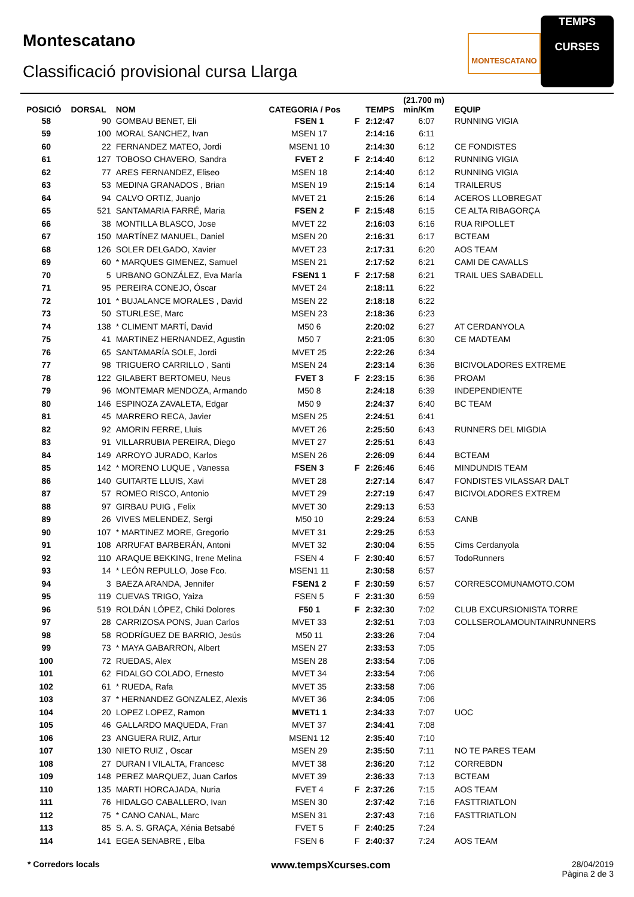Montescatano
Classificació provisional cursa Llarga
MONTESCATANO
TEMPS
CURSES
| POSICIÓ | DORSAL | NOM | CATEGORIA / Pos | | TEMPS | (21.700 m) min/Km | EQUIP |
| --- | --- | --- | --- | --- | --- | --- | --- |
| 58 | 90 | GOMBAU BENET, Eli | FSEN 1 | F | 2:12:47 | 6:07 | RUNNING VIGIA |
| 59 | 100 | MORAL SANCHEZ, Ivan | MSEN 17 | | 2:14:16 | 6:11 | |
| 60 | 22 | FERNANDEZ MATEO, Jordi | MSEN1 10 | | 2:14:30 | 6:12 | CE FONDISTES |
| 61 | 127 | TOBOSO CHAVERO, Sandra | FVET 2 | F | 2:14:40 | 6:12 | RUNNING VIGIA |
| 62 | 77 | ARES FERNANDEZ, Eliseo | MSEN 18 | | 2:14:40 | 6:12 | RUNNING VIGIA |
| 63 | 53 | MEDINA GRANADOS , Brian | MSEN 19 | | 2:15:14 | 6:14 | TRAILERUS |
| 64 | 94 | CALVO ORTIZ, Juanjo | MVET 21 | | 2:15:26 | 6:14 | ACEROS LLOBREGAT |
| 65 | 521 | SANTAMARIA FARRÉ, Maria | FSEN 2 | F | 2:15:48 | 6:15 | CE ALTA RIBAGORÇA |
| 66 | 38 | MONTILLA BLASCO, Jose | MVET 22 | | 2:16:03 | 6:16 | RUA RIPOLLET |
| 67 | 150 | MARTÍNEZ MANUEL, Daniel | MSEN 20 | | 2:16:31 | 6:17 | BCTEAM |
| 68 | 126 | SOLER DELGADO, Xavier | MVET 23 | | 2:17:31 | 6:20 | AOS TEAM |
| 69 | 60 | * MARQUES GIMENEZ, Samuel | MSEN 21 | | 2:17:52 | 6:21 | CAMI DE CAVALLS |
| 70 | 5 | URBANO GONZÁLEZ, Eva María | FSEN1 1 | F | 2:17:58 | 6:21 | TRAIL UES SABADELL |
| 71 | 95 | PEREIRA CONEJO, Óscar | MVET 24 | | 2:18:11 | 6:22 | |
| 72 | 101 | * BUJALANCE MORALES , David | MSEN 22 | | 2:18:18 | 6:22 | |
| 73 | 50 | STURLESE, Marc | MSEN 23 | | 2:18:36 | 6:23 | |
| 74 | 138 | * CLIMENT MARTÍ, David | M50 6 | | 2:20:02 | 6:27 | AT CERDANYOLA |
| 75 | 41 | MARTINEZ HERNANDEZ, Agustin | M50 7 | | 2:21:05 | 6:30 | CE MADTEAM |
| 76 | 65 | SANTAMARÍA SOLE, Jordi | MVET 25 | | 2:22:26 | 6:34 | |
| 77 | 98 | TRIGUERO CARRILLO , Santi | MSEN 24 | | 2:23:14 | 6:36 | BICIVOLADORES EXTREME |
| 78 | 122 | GILABERT BERTOMEU, Neus | FVET 3 | F | 2:23:15 | 6:36 | PROAM |
| 79 | 96 | MONTEMAR MENDOZA, Armando | M50 8 | | 2:24:18 | 6:39 | INDEPENDIENTE |
| 80 | 146 | ESPINOZA ZAVALETA, Edgar | M50 9 | | 2:24:37 | 6:40 | BC TEAM |
| 81 | 45 | MARRERO RECA, Javier | MSEN 25 | | 2:24:51 | 6:41 | |
| 82 | 92 | AMORIN FERRE, Lluis | MVET 26 | | 2:25:50 | 6:43 | RUNNERS DEL MIGDIA |
| 83 | 91 | VILLARRUBIA PEREIRA, Diego | MVET 27 | | 2:25:51 | 6:43 | |
| 84 | 149 | ARROYO JURADO, Karlos | MSEN 26 | | 2:26:09 | 6:44 | BCTEAM |
| 85 | 142 | * MORENO LUQUE , Vanessa | FSEN 3 | F | 2:26:46 | 6:46 | MINDUNDIS TEAM |
| 86 | 140 | GUITARTE LLUIS, Xavi | MVET 28 | | 2:27:14 | 6:47 | FONDISTES VILASSAR DALT |
| 87 | 57 | ROMEO RISCO, Antonio | MVET 29 | | 2:27:19 | 6:47 | BICIVOLADORES EXTREM |
| 88 | 97 | GIRBAU PUIG , Felix | MVET 30 | | 2:29:13 | 6:53 | |
| 89 | 26 | VIVES MELENDEZ, Sergi | M50 10 | | 2:29:24 | 6:53 | CANB |
| 90 | 107 | * MARTINEZ MORE, Gregorio | MVET 31 | | 2:29:25 | 6:53 | |
| 91 | 108 | ARRUFAT BARBERÁN, Antoni | MVET 32 | | 2:30:04 | 6:55 | Cims Cerdanyola |
| 92 | 110 | ARAQUE BEKKING, Irene Melina | FSEN 4 | F | 2:30:40 | 6:57 | TodoRunners |
| 93 | 14 | * LEÓN REPULLO, Jose Fco. | MSEN1 11 | | 2:30:58 | 6:57 | |
| 94 | 3 | BAEZA ARANDA, Jennifer | FSEN1 2 | F | 2:30:59 | 6:57 | CORRESCOMUNAMOTO.COM |
| 95 | 119 | CUEVAS TRIGO, Yaiza | FSEN 5 | F | 2:31:30 | 6:59 | |
| 96 | 519 | ROLDÁN LÓPEZ, Chiki Dolores | F50 1 | F | 2:32:30 | 7:02 | CLUB EXCURSIONISTA TORRE |
| 97 | 28 | CARRIZOSA PONS, Juan Carlos | MVET 33 | | 2:32:51 | 7:03 | COLLSEROLAMOUNTAINRUNNERS |
| 98 | 58 | RODRÍGUEZ DE BARRIO, Jesús | M50 11 | | 2:33:26 | 7:04 | |
| 99 | 73 | * MAYA GABARRON, Albert | MSEN 27 | | 2:33:53 | 7:05 | |
| 100 | 72 | RUEDAS, Alex | MSEN 28 | | 2:33:54 | 7:06 | |
| 101 | 62 | FIDALGO COLADO, Ernesto | MVET 34 | | 2:33:54 | 7:06 | |
| 102 | 61 | * RUEDA, Rafa | MVET 35 | | 2:33:58 | 7:06 | |
| 103 | 37 | * HERNANDEZ GONZALEZ, Alexis | MVET 36 | | 2:34:05 | 7:06 | |
| 104 | 20 | LOPEZ LOPEZ, Ramon | MVET1 1 | | 2:34:33 | 7:07 | UOC |
| 105 | 46 | GALLARDO MAQUEDA, Fran | MVET 37 | | 2:34:41 | 7:08 | |
| 106 | 23 | ANGUERA RUIZ, Artur | MSEN1 12 | | 2:35:40 | 7:10 | |
| 107 | 130 | NIETO RUIZ , Oscar | MSEN 29 | | 2:35:50 | 7:11 | NO TE PARES TEAM |
| 108 | 27 | DURAN I VILALTA, Francesc | MVET 38 | | 2:36:20 | 7:12 | CORREBDN |
| 109 | 148 | PEREZ MARQUEZ, Juan Carlos | MVET 39 | | 2:36:33 | 7:13 | BCTEAM |
| 110 | 135 | MARTI HORCAJADA, Nuria | FVET 4 | F | 2:37:26 | 7:15 | AOS TEAM |
| 111 | 76 | HIDALGO CABALLERO, Ivan | MSEN 30 | | 2:37:42 | 7:16 | FASTTRIATLON |
| 112 | 75 | * CANO CANAL, Marc | MSEN 31 | | 2:37:43 | 7:16 | FASTTRIATLON |
| 113 | 85 | S. A. S. GRAÇA, Xénia Betsabé | FVET 5 | F | 2:40:25 | 7:24 | |
| 114 | 141 | EGEA SENABRE , Elba | FSEN 6 | F | 2:40:37 | 7:24 | AOS TEAM |
* Corredors locals www.tempsXcurses.com
28/04/2019
Pàgina 2 de 3